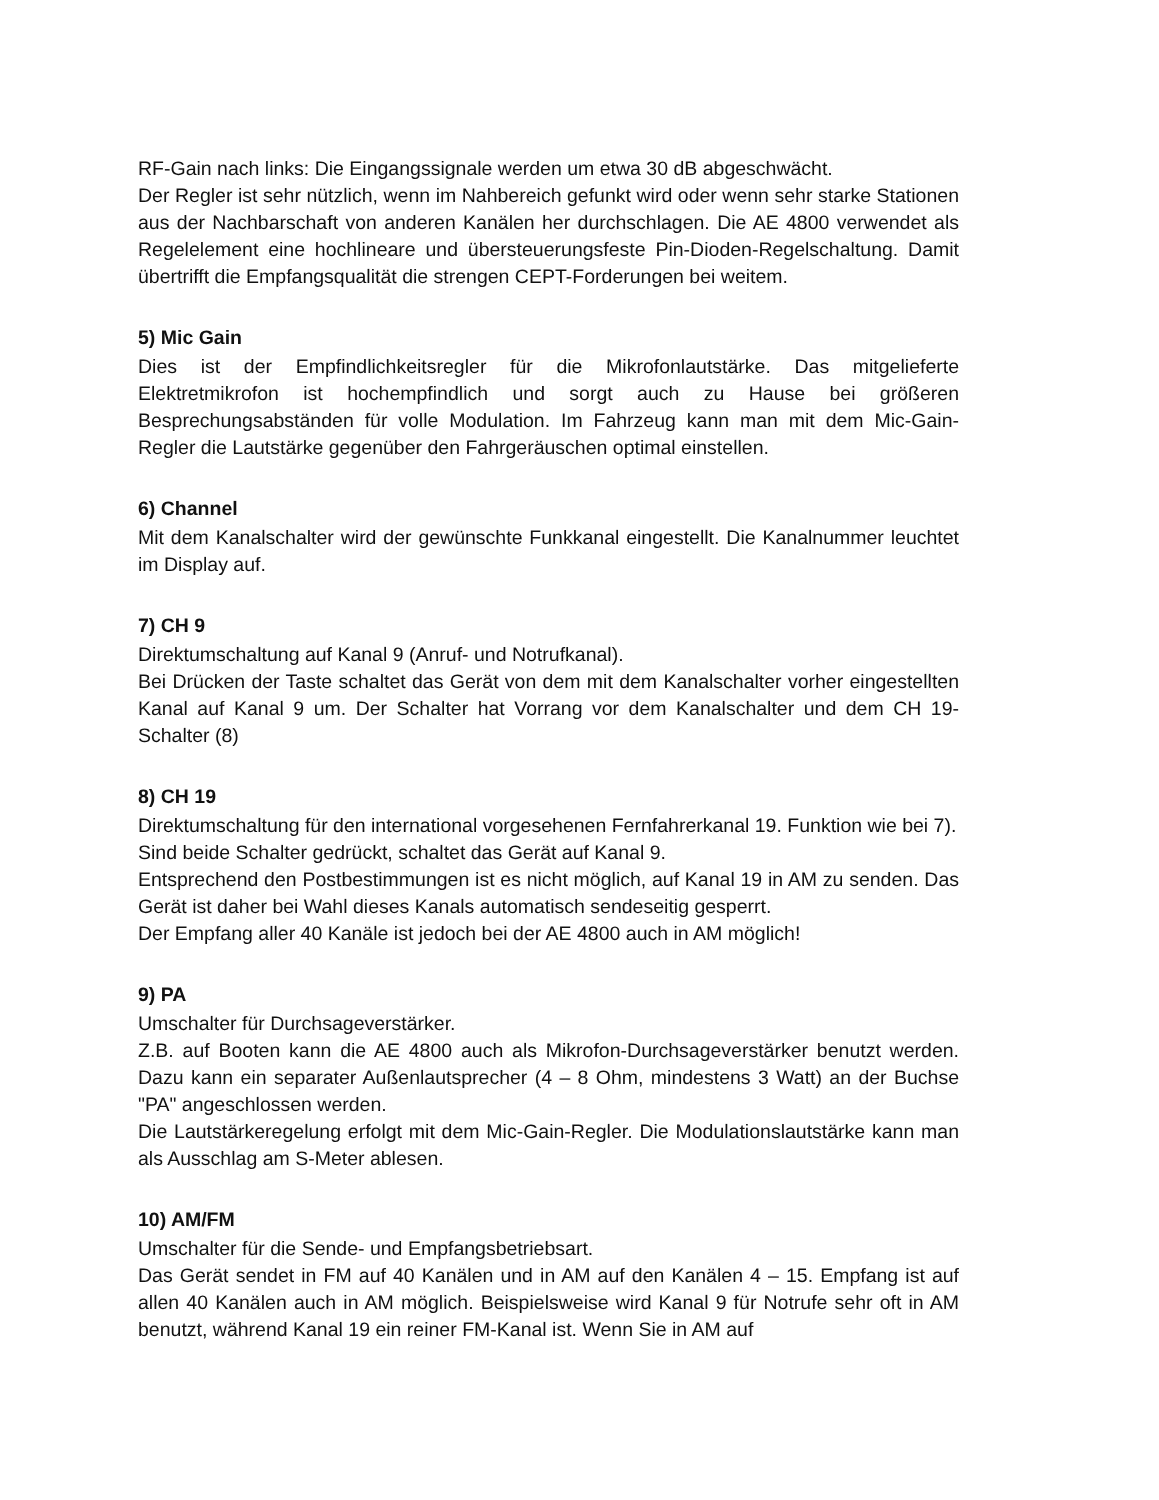RF-Gain nach links: Die Eingangssignale werden um etwa 30 dB abgeschwächt.
Der Regler ist sehr nützlich, wenn im Nahbereich gefunkt wird oder wenn sehr starke Stationen aus der Nachbarschaft von anderen Kanälen her durchschlagen. Die AE 4800 verwendet als Regelelement eine hochlineare und übersteuerungsfeste Pin-Dioden-Regelschaltung. Damit übertrifft die Empfangsqualität die strengen CEPT-Forderungen bei weitem.
5) Mic Gain
Dies ist der Empfindlichkeitsregler für die Mikrofonlautstärke. Das mitgelieferte Elektretmikrofon ist hochempfindlich und sorgt auch zu Hause bei größeren Besprechungsabständen für volle Modulation. Im Fahrzeug kann man mit dem Mic-Gain-Regler die Lautstärke gegenüber den Fahrgeräuschen optimal einstellen.
6) Channel
Mit dem Kanalschalter wird der gewünschte Funkkanal eingestellt. Die Kanalnummer leuchtet im Display auf.
7) CH 9
Direktumschaltung auf Kanal 9 (Anruf- und Notrufkanal).
Bei Drücken der Taste schaltet das Gerät von dem mit dem Kanalschalter vorher eingestellten Kanal auf Kanal 9 um. Der Schalter hat Vorrang vor dem Kanalschalter und dem CH 19-Schalter (8)
8) CH 19
Direktumschaltung für den international vorgesehenen Fernfahrerkanal 19. Funktion wie bei 7).
Sind beide Schalter gedrückt, schaltet das Gerät auf Kanal 9.
Entsprechend den Postbestimmungen ist es nicht möglich, auf Kanal 19 in AM zu senden. Das Gerät ist daher bei Wahl dieses Kanals automatisch sendeseitig gesperrt.
Der Empfang aller 40 Kanäle ist jedoch bei der AE 4800 auch in AM möglich!
9) PA
Umschalter für Durchsageverstärker.
Z.B. auf Booten kann die AE 4800 auch als Mikrofon-Durchsageverstärker benutzt werden. Dazu kann ein separater Außenlautsprecher (4 – 8 Ohm, mindestens 3 Watt) an der Buchse "PA" angeschlossen werden.
Die Lautstärkeregelung erfolgt mit dem Mic-Gain-Regler. Die Modulationslautstärke kann man als Ausschlag am S-Meter ablesen.
10) AM/FM
Umschalter für die Sende- und Empfangsbetriebsart.
Das Gerät sendet in FM auf 40 Kanälen und in AM auf den Kanälen 4 – 15. Empfang ist auf allen 40 Kanälen auch in AM möglich. Beispielsweise wird Kanal 9 für Notrufe sehr oft in AM benutzt, während Kanal 19 ein reiner FM-Kanal ist. Wenn Sie in AM auf